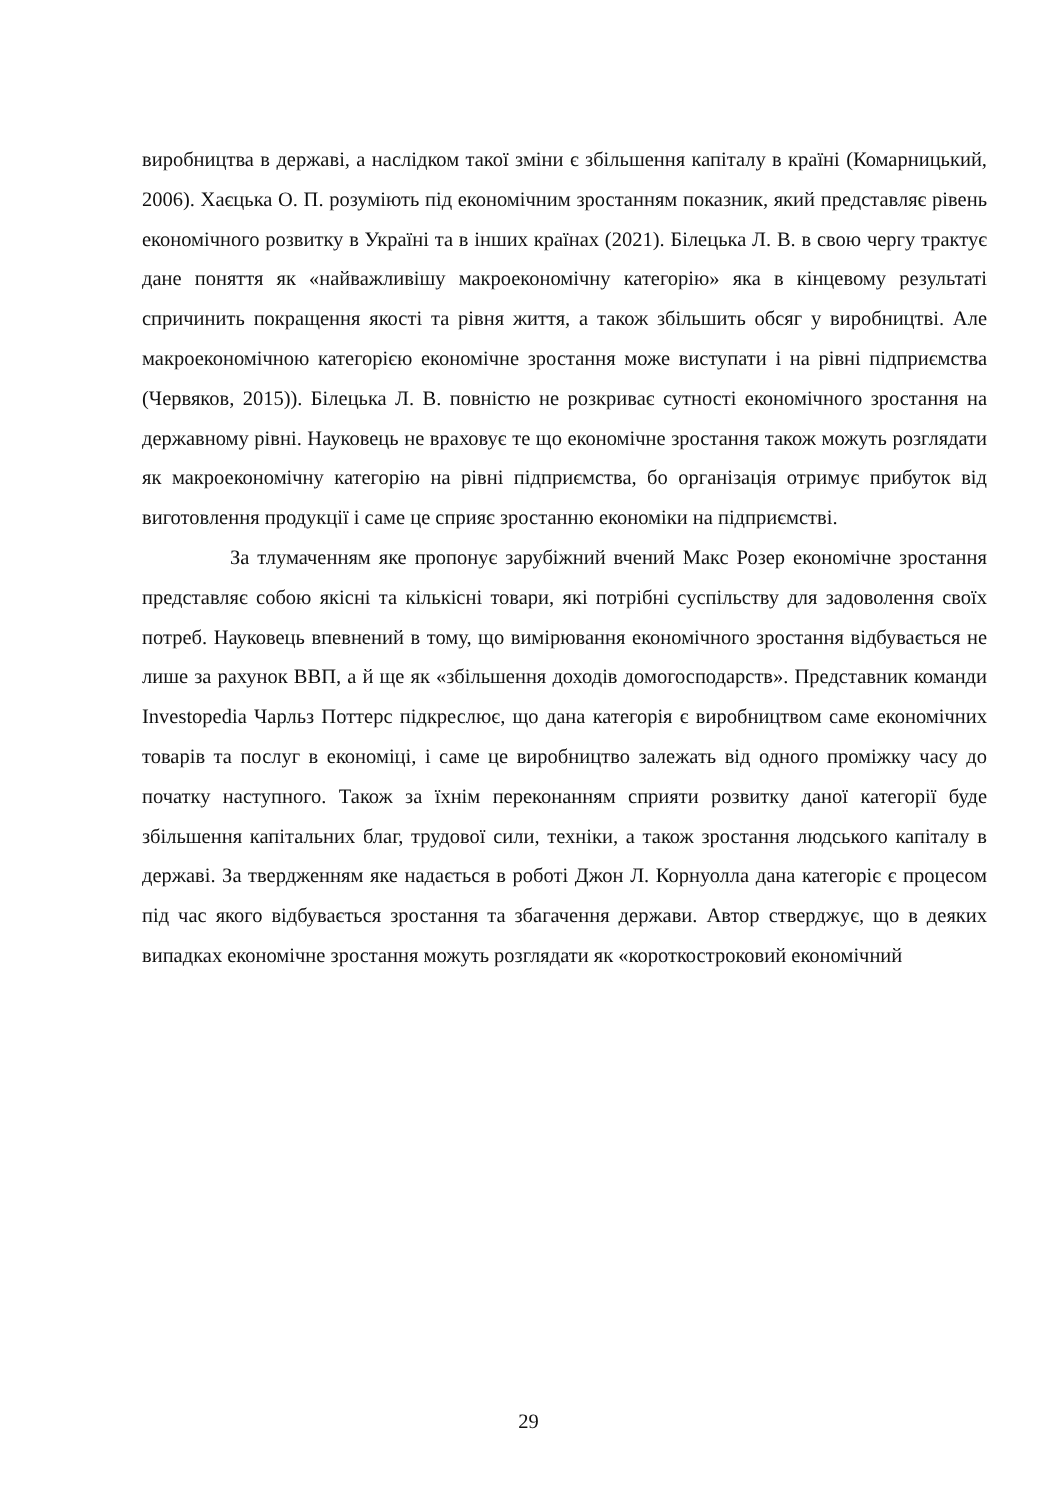виробництва в державі, а наслідком такої зміни є збільшення капіталу в країні (Комарницький, 2006). Хаєцька О. П. розуміють під економічним зростанням показник, який представляє рівень економічного розвитку в Україні та в інших країнах (2021). Білецька Л. В. в свою чергу трактує дане поняття як «найважливішу макроекономічну категорію» яка в кінцевому результаті спричинить покращення якості та рівня життя, а також збільшить обсяг у виробництві. Але макроекономічною категорією економічне зростання може виступати і на рівні підприємства (Червяков, 2015)). Білецька Л. В. повністю не розкриває сутності економічного зростання на державному рівні. Науковець не враховує те що економічне зростання також можуть розглядати як макроекономічну категорію на рівні підприємства, бо організація отримує прибуток від виготовлення продукції і саме це сприяє зростанню економіки на підприємстві.
За тлумаченням яке пропонує зарубіжний вчений Макс Розер економічне зростання представляє собою якісні та кількісні товари, які потрібні суспільству для задоволення своїх потреб. Науковець впевнений в тому, що вимірювання економічного зростання відбувається не лише за рахунок ВВП, а й ще як «збільшення доходів домогосподарств». Представник команди Investopedia Чарльз Поттерс підкреслює, що дана категорія є виробництвом саме економічних товарів та послуг в економіці, і саме це виробництво залежать від одного проміжку часу до початку наступного. Також за їхнім переконанням сприяти розвитку даної категорії буде збільшення капітальних благ, трудової сили, техніки, а також зростання людського капіталу в державі. За твердженням яке надається в роботі Джон Л. Корнуолла дана категоріє є процесом під час якого відбувається зростання та збагачення держави. Автор стверджує, що в деяких випадках економічне зростання можуть розглядати як «короткостроковий економічний
29